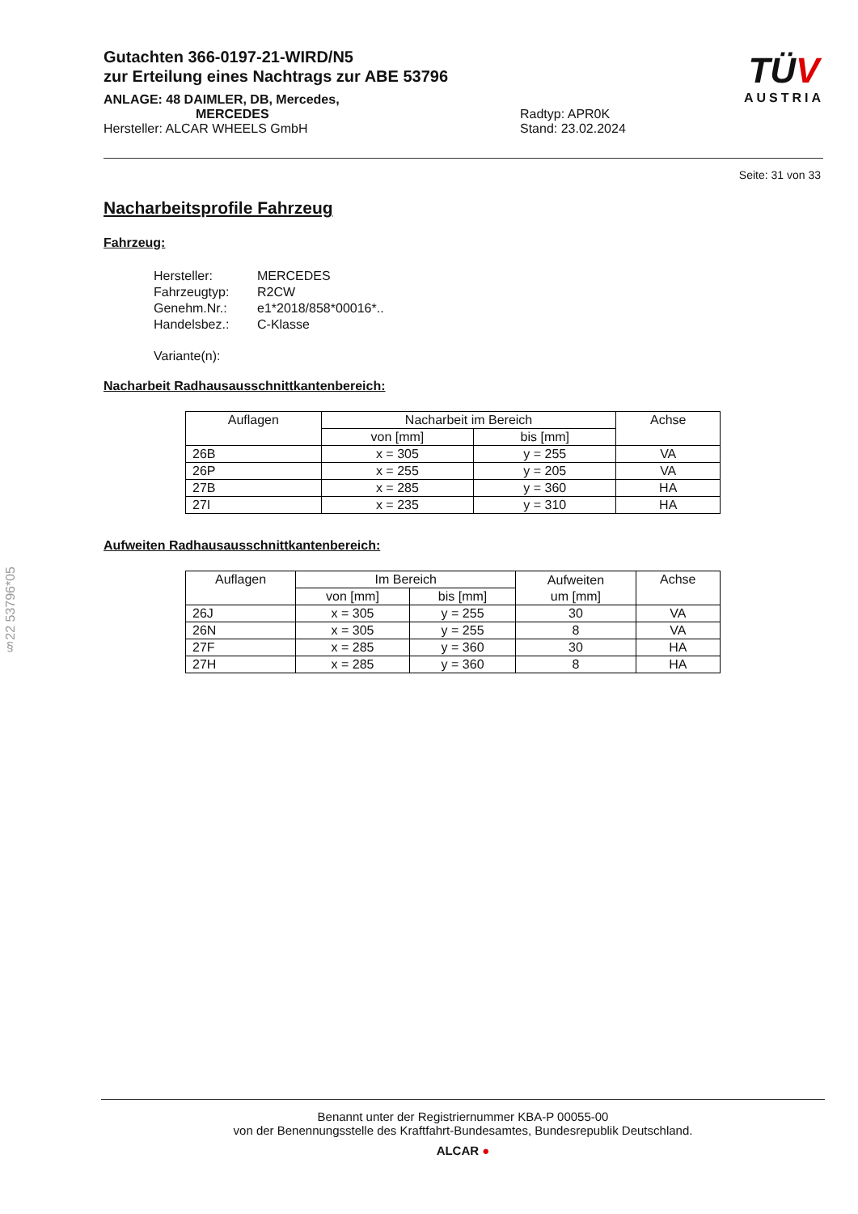Gutachten 366-0197-21-WIRD/N5
zur Erteilung eines Nachtrags zur ABE 53796
ANLAGE: 48 DAIMLER, DB, Mercedes,
MERCEDES Radtyp: APR0K
Hersteller: ALCAR WHEELS GmbH Stand: 23.02.2024
TÜV
AUSTRIA
Seite: 31 von 33
Nacharbeitsprofile Fahrzeug
Fahrzeug:
| Hersteller: | MERCEDES |
| Fahrzeugtyp: | R2CW |
| Genehm.Nr.: | e1*2018/858*00016*.. |
| Handelsbez.: | C-Klasse |
| Variante(n): | |
Nacharbeit Radhausausschnittkantenbereich:
| Auflagen | Nacharbeit im Bereich | | Achse |
| --- | --- | --- | --- |
| | von [mm] | bis [mm] | |
| 26B | x = 305 | y = 255 | VA |
| 26P | x = 255 | y = 205 | VA |
| 27B | x = 285 | y = 360 | HA |
| 27I | x = 235 | y = 310 | HA |
Aufweiten Radhausausschnittkantenbereich:
| Auflagen | Im Bereich | | Aufweiten um [mm] | Achse |
| --- | --- | --- | --- | --- |
| | von [mm] | bis [mm] | | |
| 26J | x = 305 | y = 255 | 30 | VA |
| 26N | x = 305 | y = 255 | 8 | VA |
| 27F | x = 285 | y = 360 | 30 | HA |
| 27H | x = 285 | y = 360 | 8 | HA |
§22 53796*05
Benannt unter der Registriernummer KBA-P 00055-00
von der Benennungsstelle des Kraftfahrt-Bundesamtes, Bundesrepublik Deutschland.
ALCAR ●